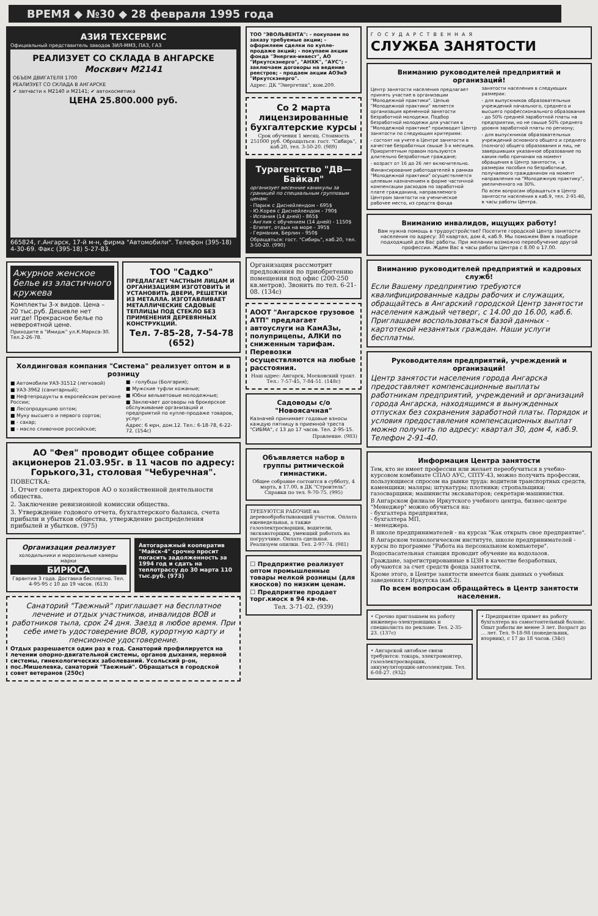ВРЕМЯ ◆ №30 ◆ 28 февраля 1995 года
АЗИЯ ТЕХСЕРВИС
Официальный представитель заводов ЗИЛ-ММЗ, ПАЗ, ГАЗ
РЕАЛИЗУЕТ СО СКЛАДА В АНГАРСКЕ
Москвич М2141
ОБЪЕМ ДВИГАТЕЛЯ 1700
РЕАЛИЗУЕТ СО СКЛАДА В АНГАРСКЕ
✔ запчасти к М2140 и М2141; ✔ автокосметика
ЦЕНА 25.800.000 руб.
665824, г.Ангарск, 17-й м-н, фирма "Автомобили". Телефон (395-18) 4-30-69. Факс (395-18) 5-27-83.
Ажурное женское белье из эластичного кружева
Комплекты 3-х видов. Цена – 20 тыс.руб. Дешевле нет нигде! Прекрасное белье по невероятной цене.
Приходите в "Имидж" ул.К.Маркса-30. Тел.2-26-78.
ТОО "Садко"
ПРЕДЛАГАЕТ ЧАСТНЫМ ЛИЦАМ И ОРГАНИЗАЦИЯМ ИЗГОТОВИТЬ И УСТАНОВИТЬ ДВЕРИ, РЕШЕТКИ ИЗ МЕТАЛЛА. ИЗГОТАВЛИВАЕТ МЕТАЛЛИЧЕСКИЕ САДОВЫЕ ТЕПЛИЦЫ ПОД СТЕКЛО БЕЗ ПРИМЕНЕНИЯ ДЕРЕВЯННЫХ КОНСТРУКЦИЙ.
Тел. 7-85-28, 7-54-78 (652)
Холдинговая компания "Система" реализует оптом и в розницу
■ Автомобили УАЗ-31512 (легковой)
■ УАЗ-3962 (санитарный);
■ Нефтепродукты в европейском регионе России;
■ Лесопродукцию оптом;
■ Муку высшего и первого сортов;
■ - сахар;
■ - масло сливочное российское;
■ - голубцы (Болгария);
■ Мужские туфли кожаные;
■ Юбки вельветовые молодежные;
■ Заключает договоры на брокерское обслуживание организаций и предприятий по купле-продаже товаров, услуг.
Адрес: 6 мрн, дом.12. Тел.: 6-18-78, 6-22-72. (154с)
АО "Фея" проводит общее собрание акционеров 21.03.95г. в 11 часов по адресу: Горького,31, столовая "Чебуречная".
ПОВЕСТКА:
1. Отчет совета директоров АО о хозяйственной деятельности общества.
2. Заключение ревизионной комиссии общества.
3. Утверждение годового отчета, бухгалтерского баланса, счета прибыли и убытков общества, утверждение распределения прибылей и убытков. (975)
Организация реализует
холодильники и морозильные камеры марки
БИРЮСА
Гарантия 3 года. Доставка бесплатно. Тел. 4-95-95 с 10 до 19 часов. (613)
Автогаражный кооператив "Майск-4" срочно просит погасить задолженность за 1994 год и сдать на теплотрассу до 30 марта 110 тыс.руб. (973)
Санаторий "Таежный" приглашает на бесплатное лечение и отдых участников, инвалидов ВОВ и работников тыла, срок 24 дня. Заезд в любое время. При себе иметь удостоверение ВОВ, курортную карту и пенсионное удостоверение.
Отдых разрешается один раз в год. Санаторий профилируется на лечении опорно-двигательной системы, органов дыхания, нервной системы, гинекологических заболеваний. Усольский р-он, пос.Мишелевка, санаторий "Таежный". Обращаться в городской совет ветеранов (250с)
ТОО "ЭВОЛЬВЕНТА": - покупаем по заказу требуемые акции; - оформляем сделки по купле-продаже акций; - покупаем акции фонда "Энергия-инвест", АО "Иркутскэнерго", "АНХК", "АУС"; - заключаем договоры на ведение реестров; - продаем акции АОЭиЭ "Иркутскэнерго".
Адрес: ДК "Энергетик", ком.209.
Со 2 марта лицензированные бухгалтерские курсы
Срок обучения 1 месяц. Стоимость 251000 руб. Обращаться: гост. "Сибирь", каб.20, тел. 3-50-20. (989)
Турагентство "ДВ—Байкал"
организует весенние каникулы за границей по специальным групповым ценам:
- Париж с Диснейлендом - 695$
- Ю.Корея с Диснейлендом - 790$
- Испания (14 дней) - 865$
- Англия с обучением (14 дней) - 1150$
- Египет, отдых на море - 395$
- Германия, Берлин - 950$
Обращаться: гост. "Сибирь", каб.20, тел. 3-50-20. (990)
Организация рассмотрит предложения по приобретению помещения под офис (200-250 кв.метров). Звонить по тел. 6-21-08. (134с)
АООТ "Ангарское грузовое АТП" предлагает автоуслуги на КамАЗы, полуприцепы, АЛКИ по сниженным тарифам. Перевозки осуществляются на любые расстояния.
Наш адрес: Ангарск, Московский тракт. Тел.: 7-57-45, 7-84-51. (148с)
Садоводы с/о "Новоясачная"
Казначей принимает годовые взносы каждую пятницу в приемной треста "СИБМА", с 13 до 17 часов. Тел. 2-95-15.
Правление. (983)
Объявляется набор в группы ритмической гимнастики.
Общее собрание состоится в субботу, 4 марта, в 17.00, в ДК "Строитель". Справки по тел. 9-70-75. (995)
ТРЕБУЮТСЯ РАБОЧИЕ на деревообрабатывающий участок. Оплата еженедельная, а также газоэлектросварщик, водители, экскаваторщик, умеющий работать на погрузчике. Оплата сдельная. Реализуем опилки. Тел. 2-97-74. (981)
☐ Предприятие реализует оптом промышленные товары мелкой розницы (для киосков) по низким ценам.
☐ Предприятие продает торг.киоск в 94 кв-ле.
Тел. 3-71-02. (939)
ГОСУДАРСТВЕННАЯ
СЛУЖБА ЗАНЯТОСТИ
Вниманию руководителей предприятий и организаций!
Центр занятости населения предлагает принять участие в организации "Молодежной практики". Целью "Молодежной практики" является организация временной занятости безработной молодежи. Подбор безработной молодежи для участия в "Молодежной практике" производит Центр занятости по следующим критериям:
- состоят на учете в Центре занятости в качестве безработных свыше 3-х месяцев. Приоритетным правом пользуются длительно безработные граждане;
- возраст от 16 до 26 лет включительно.
Финансирование работодателей в рамках "Молодежной практики" осуществляется целевым назначением в форме частичной компенсации расходов по заработной плате гражданина, направляемого Центром занятости на ученическое рабочее место, из средств фонда занятости населения в следующих размерах:
- для выпускников образовательных учреждений начального, среднего и высшего профессионального образования - до 50% средней заработной платы на предприятии, но не свыше 50% среднего уровня заработной платы по региону;
- для выпускников образовательных учреждений основного общего и среднего (полного) общего образования и лиц, не завершивших указанное образование по каким-либо причинам на момент обращения в Центр занятости, - в размерах пособия по безработице, получаемого гражданином на момент направления на "Молодежную практику", увеличенного на 30%.
По всем вопросам обращаться в Центр занятости населения в каб.9, тел. 2-91-40, в часы работы Центра.
Вниманию инвалидов, ищущих работу!
Вам нужна помощь в трудоустройстве? Посетите городской Центр занятости населения по адресу: 30 квартал, дом 4, каб.9. Мы поможем Вам в подборе подходящей для Вас работы. При желании возможно переобучение другой профессии. Ждем Вас в часы работы Центра с 8.00 о 17.00.
Вниманию руководителей предприятий и кадровых служб!
Если Вашему предприятию требуются квалифицированные кадры рабочих и служащих, обращайтесь в Ангарский городской Центр занятости населения каждый четверг, с 14.00 до 16.00, каб.6. Приглашаем воспользоваться базой данных - картотекой незанятых граждан. Наши услуги бесплатны.
Руководителям предприятий, учреждений и организаций!
Центр занятости населения города Ангарска предоставляет компенсационные выплаты работникам предприятий, учреждений и организаций города Ангарска, находящимся в вынужденных отпусках без сохранения заработной платы. Порядок и условия предоставления компенсационных выплат можно получить по адресу: квартал 30, дом 4, каб.9. Телефон 2-91-40.
Информация Центра занятости
Тем, кто не имеет профессии или желает переобучиться в учебно-курсовом комбинате СПАО АУС, СПТУ-43, можно получить профессии, пользующиеся спросом на рынке труда: водители транспортных средств, каменщики; маляры; штукатуры; плотники; стропальщики; газосварщики; машинисты экскаваторов; секретари-машинистки.
В Ангарском филиале Иркутского учебного центра, бизнес-центре "Менеджер" можно обучиться на:
- бухгалтера предприятия,
- бухгалтера МП,
- менеджера.
В школе предпринимателей - на курсах "Как открыть свое предприятие".
В Ангарском технологическом институте, школе предпринимателей - курсы по программе "Работа на персональном компьютере".
Водоспасательная станция проводит обучение на водолазов.
Граждане, зарегистрированные в ЦЗН в качестве безработных, обучаются за счет средств фонда занятости.
Кроме этого, в Центре занятости имеется банк данных о учебных заведениях г.Иркутска (каб.2).
По всем вопросам обращайтесь в Центр занятости населения.
• Срочно приглашаем на работу инженера-электронщика и специалиста по рекламе. Тел. 2-35-23. (137с)
• Ангарской автобазе связи требуются: токарь, электромонтер, газоэлектросварщик, аккумуляторщик-автоэлектрик. Тел. 6-08-27. (932)
• Предприятие примет на работу бухгалтера на самостоятельный баланс. Опыт работы не менее 3 лет. Возраст до ... лет. Тел. 9-18-98 (понедельник, вторник), с 17 до 18 часов. (34с)